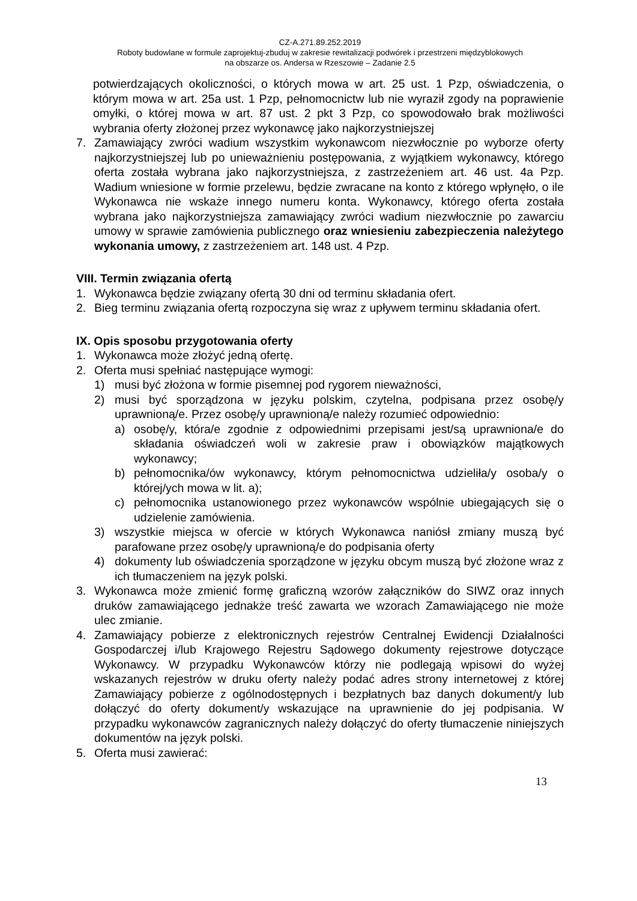CZ-A.271.89.252.2019
Roboty budowlane w formule zaprojektuj-zbuduj w zakresie rewitalizacji podwórek i przestrzeni międzyblokowych
na obszarze os. Andersa w Rzeszowie – Zadanie 2.5
potwierdzających okoliczności, o których mowa w art. 25 ust. 1 Pzp, oświadczenia, o którym mowa w art. 25a ust. 1 Pzp, pełnomocnictw lub nie wyraził zgody na poprawienie omyłki, o której mowa w art. 87 ust. 2 pkt 3 Pzp, co spowodowało brak możliwości wybrania oferty złożonej przez wykonawcę jako najkorzystniejszej
7. Zamawiający zwróci wadium wszystkim wykonawcom niezwłocznie po wyborze oferty najkorzystniejszej lub po unieważnieniu postępowania, z wyjątkiem wykonawcy, którego oferta została wybrana jako najkorzystniejsza, z zastrzeżeniem art. 46 ust. 4a Pzp. Wadium wniesione w formie przelewu, będzie zwracane na konto z którego wpłynęło, o ile Wykonawca nie wskaże innego numeru konta. Wykonawcy, którego oferta została wybrana jako najkorzystniejsza zamawiający zwróci wadium niezwłocznie po zawarciu umowy w sprawie zamówienia publicznego oraz wniesieniu zabezpieczenia należytego wykonania umowy, z zastrzeżeniem art. 148 ust. 4 Pzp.
VIII. Termin związania ofertą
1. Wykonawca będzie związany ofertą 30 dni od terminu składania ofert.
2. Bieg terminu związania ofertą rozpoczyna się wraz z upływem terminu składania ofert.
IX. Opis sposobu przygotowania oferty
1. Wykonawca może złożyć jedną ofertę.
2. Oferta musi spełniać następujące wymogi:
1) musi być złożona w formie pisemnej pod rygorem nieważności,
2) musi być sporządzona w języku polskim, czytelna, podpisana przez osobę/y uprawnioną/e. Przez osobę/y uprawnioną/e należy rozumieć odpowiednio:
a) osobę/y, która/e zgodnie z odpowiednimi przepisami jest/są uprawniona/e do składania oświadczeń woli w zakresie praw i obowiązków majątkowych wykonawcy;
b) pełnomocnika/ów wykonawcy, którym pełnomocnictwa udzieliła/y osoba/y o której/ych mowa w lit. a);
c) pełnomocnika ustanowionego przez wykonawców wspólnie ubiegających się o udzielenie zamówienia.
3) wszystkie miejsca w ofercie w których Wykonawca naniósł zmiany muszą być parafowane przez osobę/y uprawnioną/e do podpisania oferty
4) dokumenty lub oświadczenia sporządzone w języku obcym muszą być złożone wraz z ich tłumaczeniem na język polski.
3. Wykonawca może zmienić formę graficzną wzorów załączników do SIWZ oraz innych druków zamawiającego jednakże treść zawarta we wzorach Zamawiającego nie może ulec zmianie.
4. Zamawiający pobierze z elektronicznych rejestrów Centralnej Ewidencji Działalności Gospodarczej i/lub Krajowego Rejestru Sądowego dokumenty rejestrowe dotyczące Wykonawcy. W przypadku Wykonawców którzy nie podlegają wpisowi do wyżej wskazanych rejestrów w druku oferty należy podać adres strony internetowej z której Zamawiający pobierze z ogólnodostępnych i bezpłatnych baz danych dokument/y lub dołączyć do oferty dokument/y wskazujące na uprawnienie do jej podpisania. W przypadku wykonawców zagranicznych należy dołączyć do oferty tłumaczenie niniejszych dokumentów na język polski.
5. Oferta musi zawierać:
13